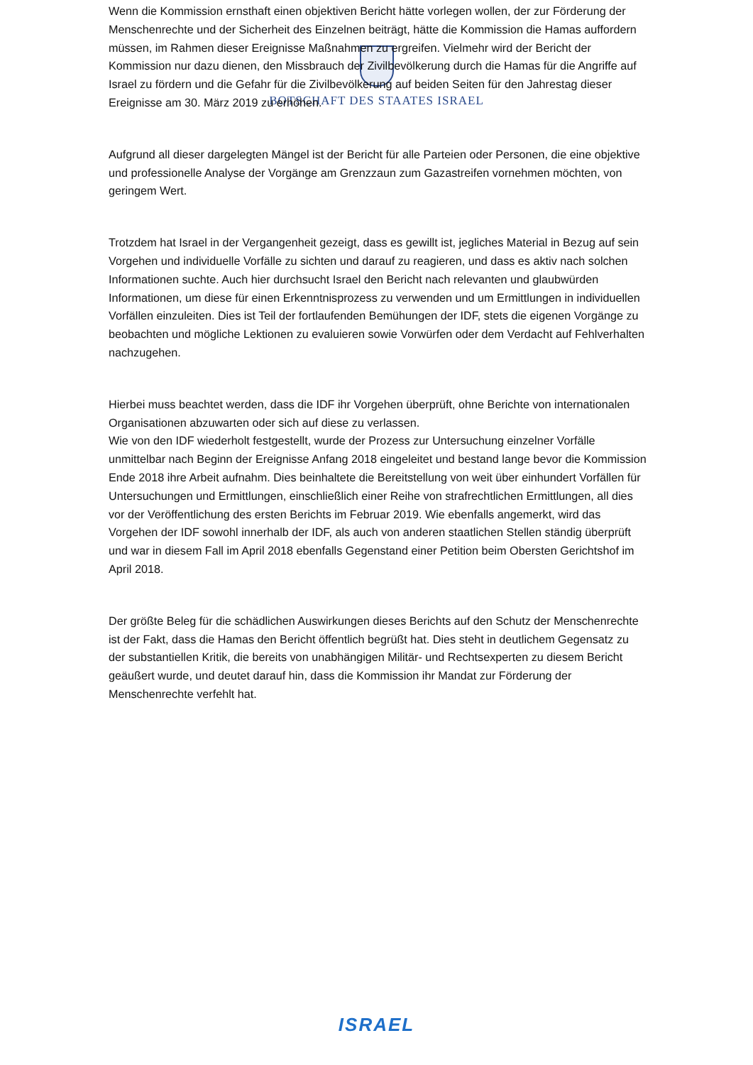BOTSCHAFT DES STAATES ISRAEL
Wenn die Kommission ernsthaft einen objektiven Bericht hätte vorlegen wollen, der zur Förderung der Menschenrechte und der Sicherheit des Einzelnen beiträgt, hätte die Kommission die Hamas auffordern müssen, im Rahmen dieser Ereignisse Maßnahmen zu ergreifen. Vielmehr wird der Bericht der Kommission nur dazu dienen, den Missbrauch der Zivilbevölkerung durch die Hamas für die Angriffe auf Israel zu fördern und die Gefahr für die Zivilbevölkerung auf beiden Seiten für den Jahrestag dieser Ereignisse am 30. März 2019 zu erhöhen.
Aufgrund all dieser dargelegten Mängel ist der Bericht für alle Parteien oder Personen, die eine objektive und professionelle Analyse der Vorgänge am Grenzzaun zum Gazastreifen vornehmen möchten, von geringem Wert.
Trotzdem hat Israel in der Vergangenheit gezeigt, dass es gewillt ist, jegliches Material in Bezug auf sein Vorgehen und individuelle Vorfälle zu sichten und darauf zu reagieren, und dass es aktiv nach solchen Informationen suchte. Auch hier durchsucht Israel den Bericht nach relevanten und glaubwürden Informationen, um diese für einen Erkenntnisprozess zu verwenden und um Ermittlungen in individuellen Vorfällen einzuleiten. Dies ist Teil der fortlaufenden Bemühungen der IDF, stets die eigenen Vorgänge zu beobachten und mögliche Lektionen zu evaluieren sowie Vorwürfen oder dem Verdacht auf Fehlverhalten nachzugehen.
Hierbei muss beachtet werden, dass die IDF ihr Vorgehen überprüft, ohne Berichte von internationalen Organisationen abzuwarten oder sich auf diese zu verlassen.
Wie von den IDF wiederholt festgestellt, wurde der Prozess zur Untersuchung einzelner Vorfälle unmittelbar nach Beginn der Ereignisse Anfang 2018 eingeleitet und bestand lange bevor die Kommission Ende 2018 ihre Arbeit aufnahm. Dies beinhaltete die Bereitstellung von weit über einhundert Vorfällen für Untersuchungen und Ermittlungen, einschließlich einer Reihe von strafrechtlichen Ermittlungen, all dies vor der Veröffentlichung des ersten Berichts im Februar 2019. Wie ebenfalls angemerkt, wird das Vorgehen der IDF sowohl innerhalb der IDF, als auch von anderen staatlichen Stellen ständig überprüft und war in diesem Fall im April 2018 ebenfalls Gegenstand einer Petition beim Obersten Gerichtshof im April 2018.
Der größte Beleg für die schädlichen Auswirkungen dieses Berichts auf den Schutz der Menschenrechte ist der Fakt, dass die Hamas den Bericht öffentlich begrüßt hat. Dies steht in deutlichem Gegensatz zu der substantiellen Kritik, die bereits von unabhängigen Militär- und Rechtsexperten zu diesem Bericht geäußert wurde, und deutet darauf hin, dass die Kommission ihr Mandat zur Förderung der Menschenrechte verfehlt hat.
ISRAEL